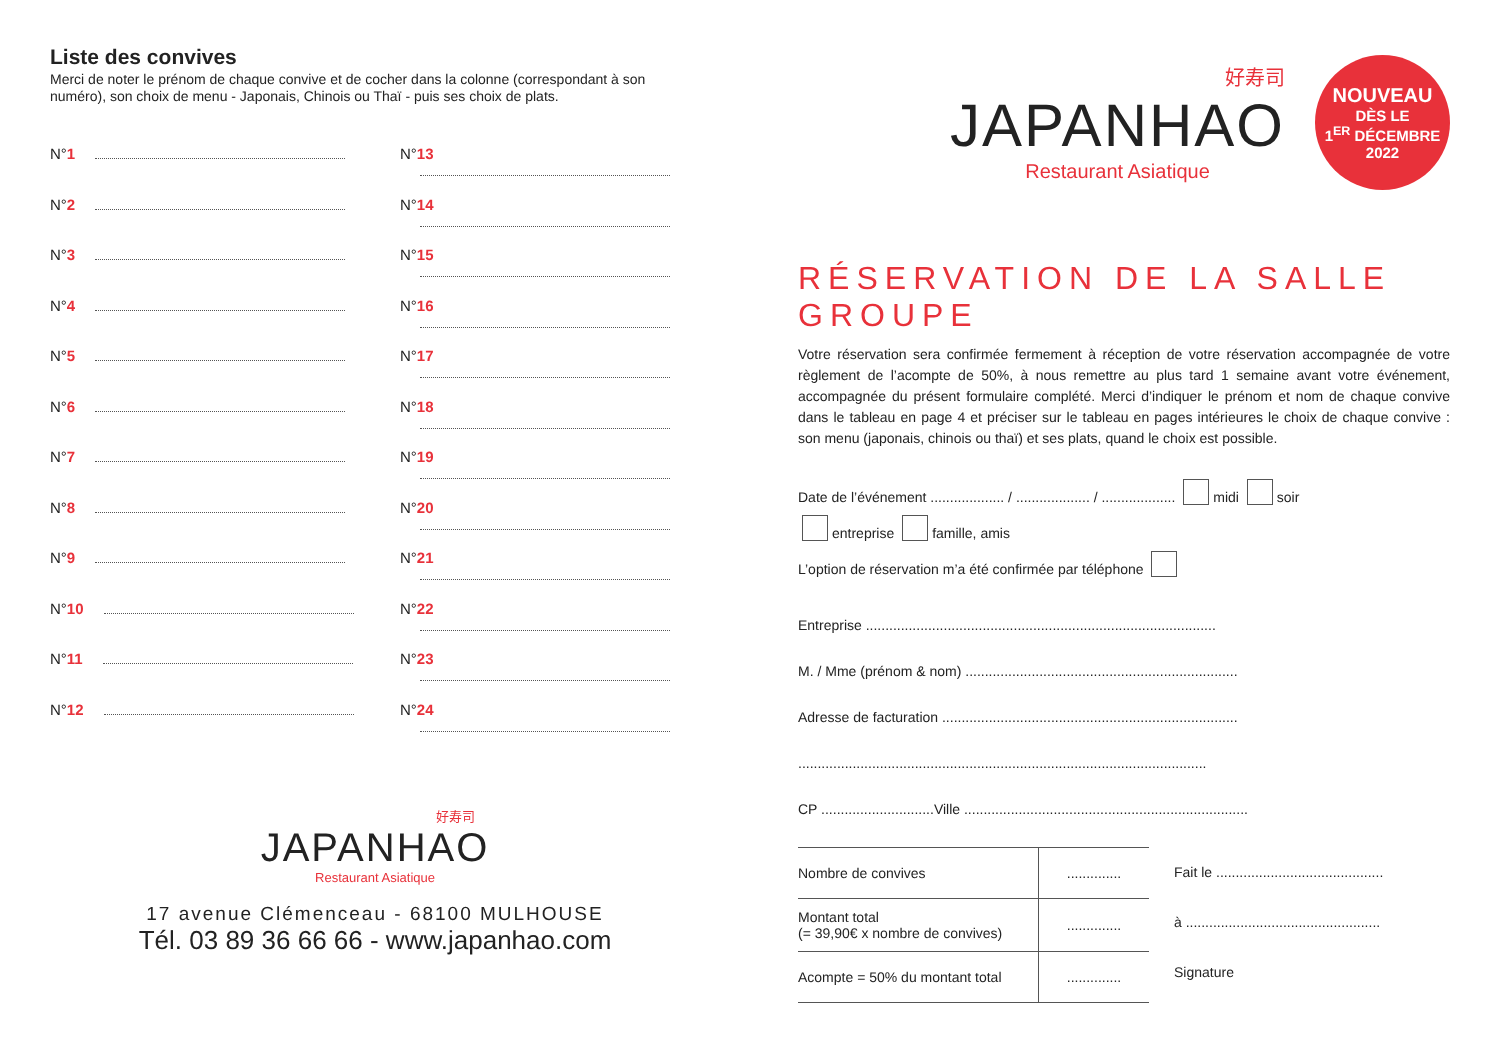Liste des convives
Merci de noter le prénom de chaque convive et de cocher dans la colonne (correspondant à son numéro), son choix de menu - Japonais, Chinois ou Thaï - puis ses choix de plats.
N°1
N°13
N°2
N°14
N°3
N°15
N°4
N°16
N°5
N°17
N°6
N°18
N°7
N°19
N°8
N°20
N°9
N°21
N°10
N°22
N°11
N°23
N°12
N°24
好寿司
JAPANHAO
Restaurant Asiatique
17 avenue Clémenceau - 68100 MULHOUSE
Tél. 03 89 36 66 66 - www.japanhao.com
好寿司
JAPANHAO
Restaurant Asiatique
NOUVEAU
DÈS LE
1<sup>ER</sup> DÉCEMBRE
2022
RÉSERVATION DE LA SALLE GROUPE
Votre réservation sera confirmée fermement à réception de votre réservation accompagnée de votre règlement de l’acompte de 50%, à nous remettre au plus tard 1 semaine avant votre événement, accompagnée du présent formulaire complété. Merci d’indiquer le prénom et nom de chaque convive dans le tableau en page 4 et préciser sur le tableau en pages intérieures le choix de chaque convive : son menu (japonais, chinois ou thaï) et ses plats, quand le choix est possible.
Date de l’événement ................... / ................... / ................... midi soir
entreprise famille, amis
L’option de réservation m’a été confirmée par téléphone
Entreprise ..........................................................................................
M. / Mme (prénom & nom) ......................................................................
Adresse de facturation ............................................................................
.........................................................................................................
CP .............................Ville .........................................................................
| Nombre de convives | .............. |
| Montant total (= 39,90€ x nombre de convives) | .............. |
| Acompte = 50% du montant total | .............. |
Fait le ...........................................
à ..................................................
Signature